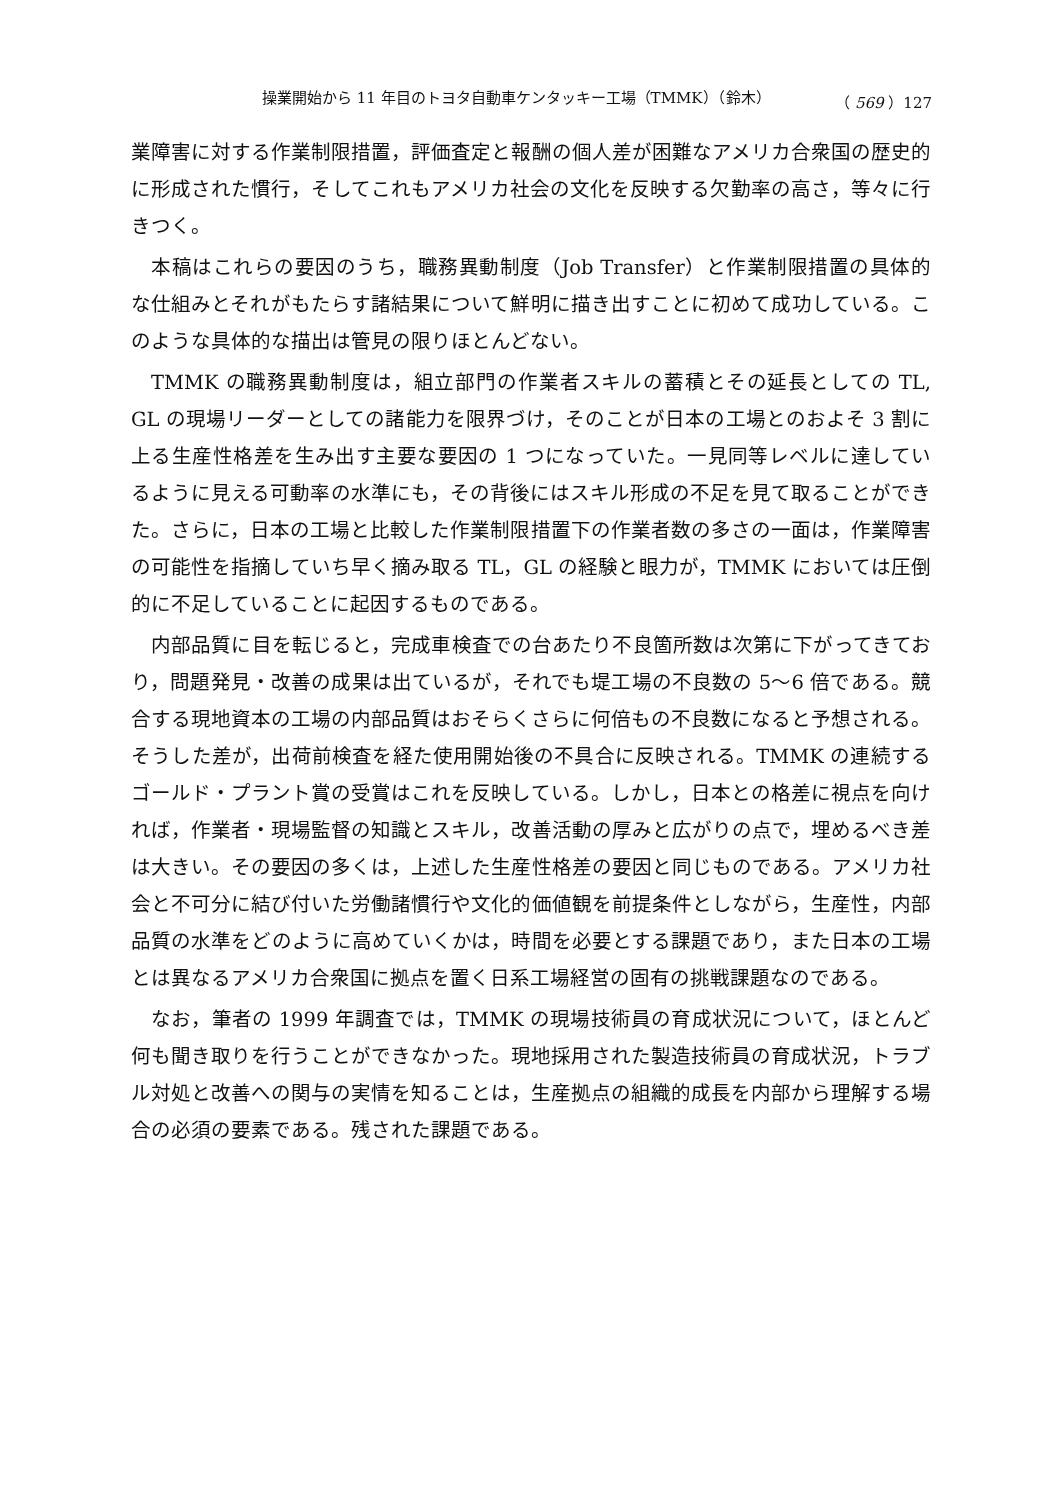操業開始から 11 年目のトヨタ自動車ケンタッキー工場（TMMK）（鈴木） （ 569 ）127
業障害に対する作業制限措置，評価査定と報酬の個人差が困難なアメリカ合衆国の歴史的に形成された慣行，そしてこれもアメリカ社会の文化を反映する欠勤率の高さ，等々に行きつく。
本稿はこれらの要因のうち，職務異動制度（Job Transfer）と作業制限措置の具体的な仕組みとそれがもたらす諸結果について鮮明に描き出すことに初めて成功している。このような具体的な描出は管見の限りほとんどない。
TMMK の職務異動制度は，組立部門の作業者スキルの蓄積とその延長としての TL, GL の現場リーダーとしての諸能力を限界づけ，そのことが日本の工場とのおよそ 3 割に上る生産性格差を生み出す主要な要因の 1 つになっていた。一見同等レベルに達しているように見える可動率の水準にも，その背後にはスキル形成の不足を見て取ることができた。さらに，日本の工場と比較した作業制限措置下の作業者数の多さの一面は，作業障害の可能性を指摘していち早く摘み取る TL，GL の経験と眼力が，TMMK においては圧倒的に不足していることに起因するものである。
内部品質に目を転じると，完成車検査での台あたり不良箇所数は次第に下がってきており，問題発見・改善の成果は出ているが，それでも堤工場の不良数の 5〜6 倍である。競合する現地資本の工場の内部品質はおそらくさらに何倍もの不良数になると予想される。そうした差が，出荷前検査を経た使用開始後の不具合に反映される。TMMK の連続するゴールド・プラント賞の受賞はこれを反映している。しかし，日本との格差に視点を向ければ，作業者・現場監督の知識とスキル，改善活動の厚みと広がりの点で，埋めるべき差は大きい。その要因の多くは，上述した生産性格差の要因と同じものである。アメリカ社会と不可分に結び付いた労働諸慣行や文化的価値観を前提条件としながら，生産性，内部品質の水準をどのように高めていくかは，時間を必要とする課題であり，また日本の工場とは異なるアメリカ合衆国に拠点を置く日系工場経営の固有の挑戦課題なのである。
なお，筆者の 1999 年調査では，TMMK の現場技術員の育成状況について，ほとんど何も聞き取りを行うことができなかった。現地採用された製造技術員の育成状況，トラブル対処と改善への関与の実情を知ることは，生産拠点の組織的成長を内部から理解する場合の必須の要素である。残された課題である。